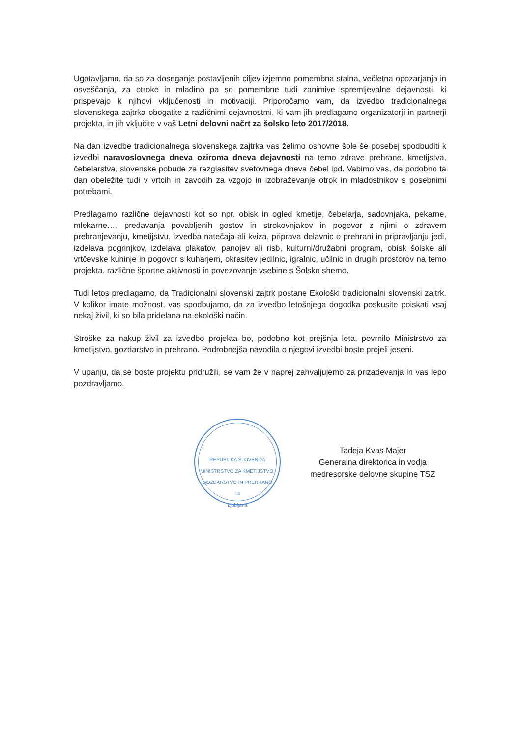Ugotavljamo, da so za doseganje postavljenih ciljev izjemno pomembna stalna, večletna opozarjanja in osveščanja, za otroke in mladino pa so pomembne tudi zanimive spremljevalne dejavnosti, ki prispevajo k njihovi vključenosti in motivaciji. Priporočamo vam, da izvedbo tradicionalnega slovenskega zajtrka obogatite z različnimi dejavnostmi, ki vam jih predlagamo organizatorji in partnerji projekta, in jih vključite v vaš Letni delovni načrt za šolsko leto 2017/2018.
Na dan izvedbe tradicionalnega slovenskega zajtrka vas želimo osnovne šole še posebej spodbuditi k izvedbi naravoslovnega dneva oziroma dneva dejavnosti na temo zdrave prehrane, kmetijstva, čebelarstva, slovenske pobude za razglasitev svetovnega dneva čebel ipd. Vabimo vas, da podobno ta dan obeležite tudi v vrtcih in zavodih za vzgojo in izobraževanje otrok in mladostnikov s posebnimi potrebami.
Predlagamo različne dejavnosti kot so npr. obisk in ogled kmetije, čebelarja, sadovnjaka, pekarne, mlekarne…, predavanja povabljenih gostov in strokovnjakov in pogovor z njimi o zdravem prehranjevanju, kmetijstvu, izvedba natečaja ali kviza, priprava delavnic o prehrani in pripravljanju jedi, izdelava pogrinjkov, izdelava plakatov, panojev ali risb, kulturni/družabni program, obisk šolske ali vrtčevske kuhinje in pogovor s kuharjem, okrasitev jedilnic, igralnic, učilnic in drugih prostorov na temo projekta, različne športne aktivnosti in povezovanje vsebine s Šolsko shemo.
Tudi letos predlagamo, da Tradicionalni slovenski zajtrk postane Ekološki tradicionalni slovenski zajtrk. V kolikor imate možnost, vas spodbujamo, da za izvedbo letošnjega dogodka poskusite poiskati vsaj nekaj živil, ki so bila pridelana na ekološki način.
Stroške za nakup živil za izvedbo projekta bo, podobno kot prejšnja leta, povrnilo Ministrstvo za kmetijstvo, gozdarstvo in prehrano. Podrobnejša navodila o njegovi izvedbi boste prejeli jeseni.
V upanju, da se boste projektu pridružili, se vam že v naprej zahvaljujemo za prizadevanja in vas lepo pozdravljamo.
REPUBLIKA SLOVENIJA
MINISTRSTVO ZA KMETIJSTVO, GOZDARSTVO IN PREHRANO
14
Ljubljana
Tadeja Kvas Majer
Generalna direktorica in vodja
medresorske delovne skupine TSZ